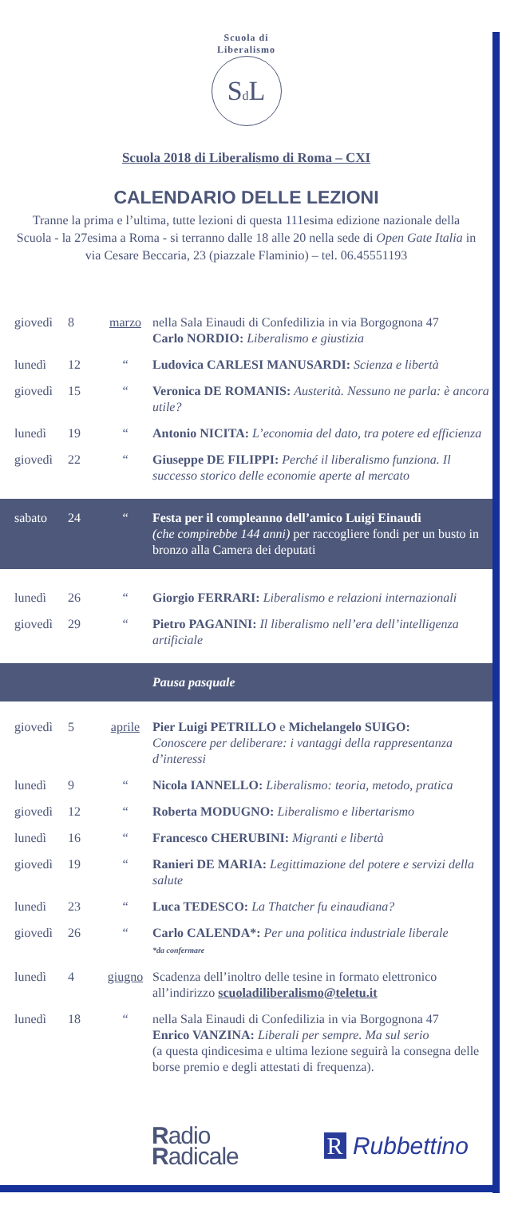Scuola di Liberalismo
Sd L
Scuola 2018 di Liberalismo di Roma – CXI
CALENDARIO DELLE LEZIONI
Tranne la prima e l’ultima, tutte lezioni di questa 111esima edizione nazionale della Scuola - la 27esima a Roma - si terranno dalle 18 alle 20 nella sede di Open Gate Italia in via Cesare Beccaria, 23 (piazzale Flaminio) – tel. 06.45551193
| giovedì | 8 | marzo | nella Sala Einaudi di Confedilizia in via Borgognona 47 Carlo NORDIO: Liberalismo e giustizia |
| lunedì | 12 | “ | Ludovica CARLESI MANUSARDI: Scienza e libertà |
| giovedì | 15 | “ | Veronica DE ROMANIS: Austerità. Nessuno ne parla: è ancora utile? |
| lunedì | 19 | “ | Antonio NICITA: L’economia del dato, tra potere ed efficienza |
| giovedì | 22 | “ | Giuseppe DE FILIPPI: Perché il liberalismo funziona. Il successo storico delle economie aperte al mercato |
| sabato | 24 | “ | Festa per il compleanno dell’amico Luigi Einaudi (che compirebbe 144 anni) per raccogliere fondi per un busto in bronzo alla Camera dei deputati |
| lunedì | 26 | “ | Giorgio FERRARI: Liberalismo e relazioni internazionali |
| giovedì | 29 | “ | Pietro PAGANINI: Il liberalismo nell’era dell’intelligenza artificiale |
| | | | Pausa pasquale |
| giovedì | 5 | aprile | Pier Luigi PETRILLO e Michelangelo SUIGO: Conoscere per deliberare: i vantaggi della rappresentanza d’interessi |
| lunedì | 9 | “ | Nicola IANNELLO: Liberalismo: teoria, metodo, pratica |
| giovedì | 12 | “ | Roberta MODUGNO: Liberalismo e libertarismo |
| lunedì | 16 | “ | Francesco CHERUBINI: Migranti e libertà |
| giovedì | 19 | “ | Ranieri DE MARIA: Legittimazione del potere e servizi della salute |
| lunedì | 23 | “ | Luca TEDESCO: La Thatcher fu einaudiana? |
| giovedì | 26 | “ | Carlo CALENDA*: Per una politica industriale liberale *da confermare |
| lunedì | 4 | giugno | Scadenza dell’inoltro delle tesine in formato elettronico all’indirizzo scuoladiliberalismo@teletu.it |
| lunedì | 18 | “ | nella Sala Einaudi di Confedilizia in via Borgognona 47 Enrico VANZINA: Liberali per sempre. Ma sul serio (a questa qindicesima e ultima lezione seguirà la consegna delle borse premio e degli attestati di frequenza). |
Radio
Radicale
R Rubbettino